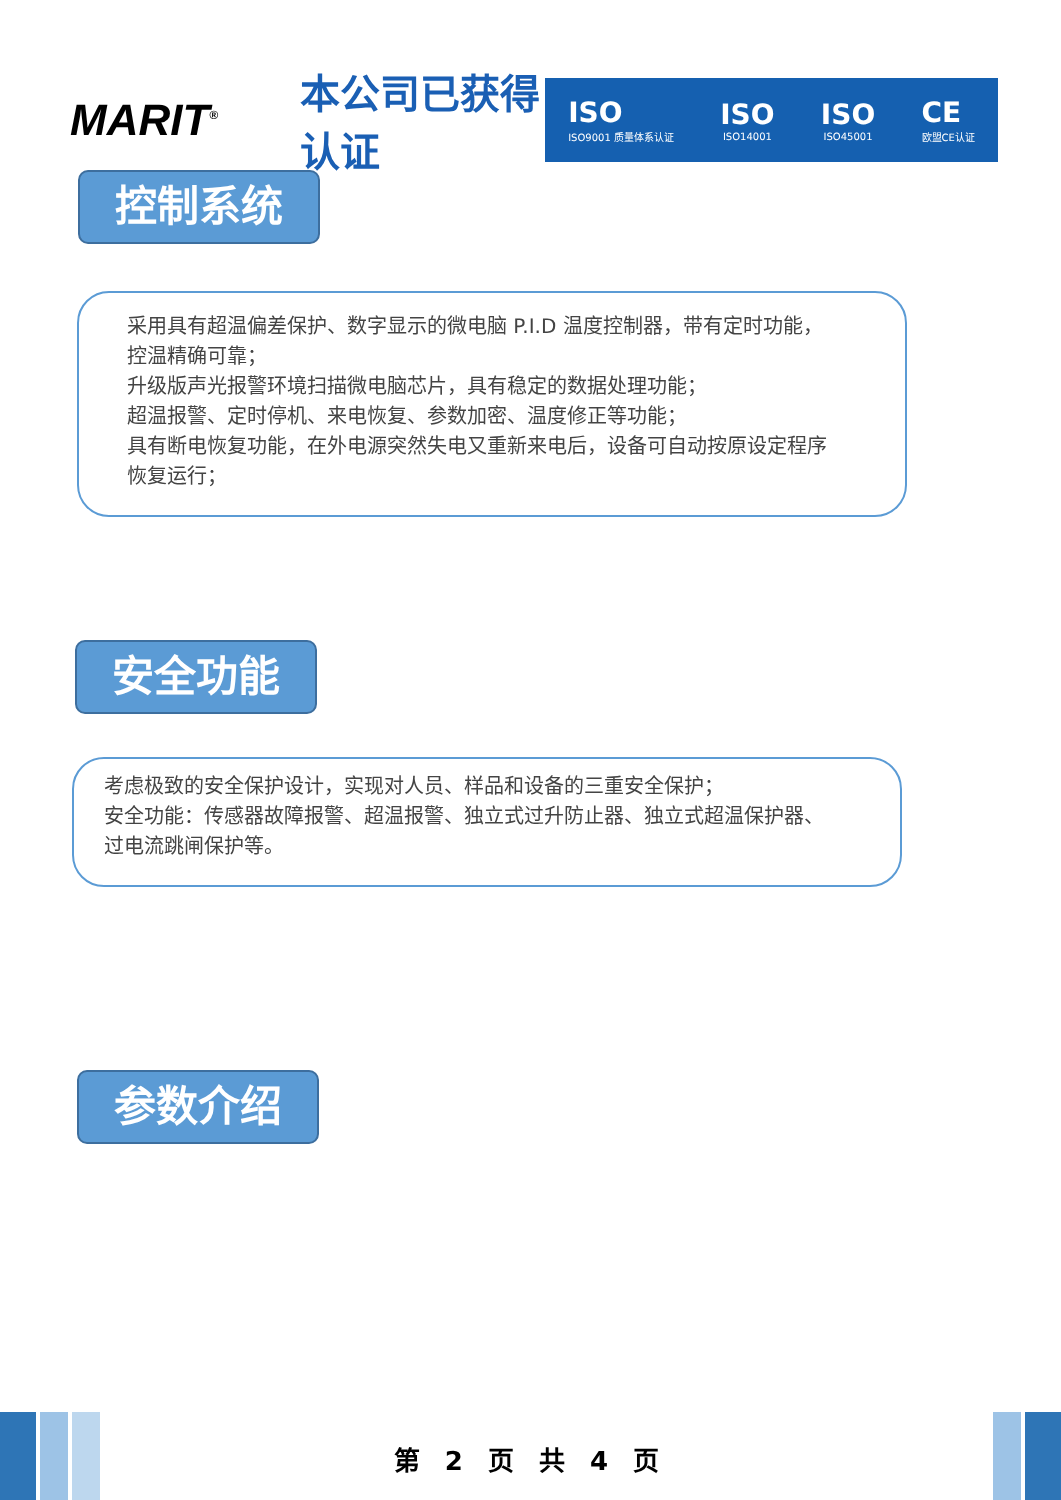MARIT<sup>®</sup>
本公司已获得认证
ISO
ISO9001 质量体系认证
ISO
ISO14001
ISO
ISO45001
CE
欧盟CE认证
控制系统
采用具有超温偏差保护、数字显示的微电脑 P.I.D 温度控制器，带有定时功能，
控温精确可靠；
升级版声光报警环境扫描微电脑芯片，具有稳定的数据处理功能；
超温报警、定时停机、来电恢复、参数加密、温度修正等功能；
具有断电恢复功能，在外电源突然失电又重新来电后，设备可自动按原设定程序
恢复运行；
安全功能
考虑极致的安全保护设计，实现对人员、样品和设备的三重安全保护；
安全功能：传感器故障报警、超温报警、独立式过升防止器、独立式超温保护器、
过电流跳闸保护等。
参数介绍
第 2 页 共 4 页